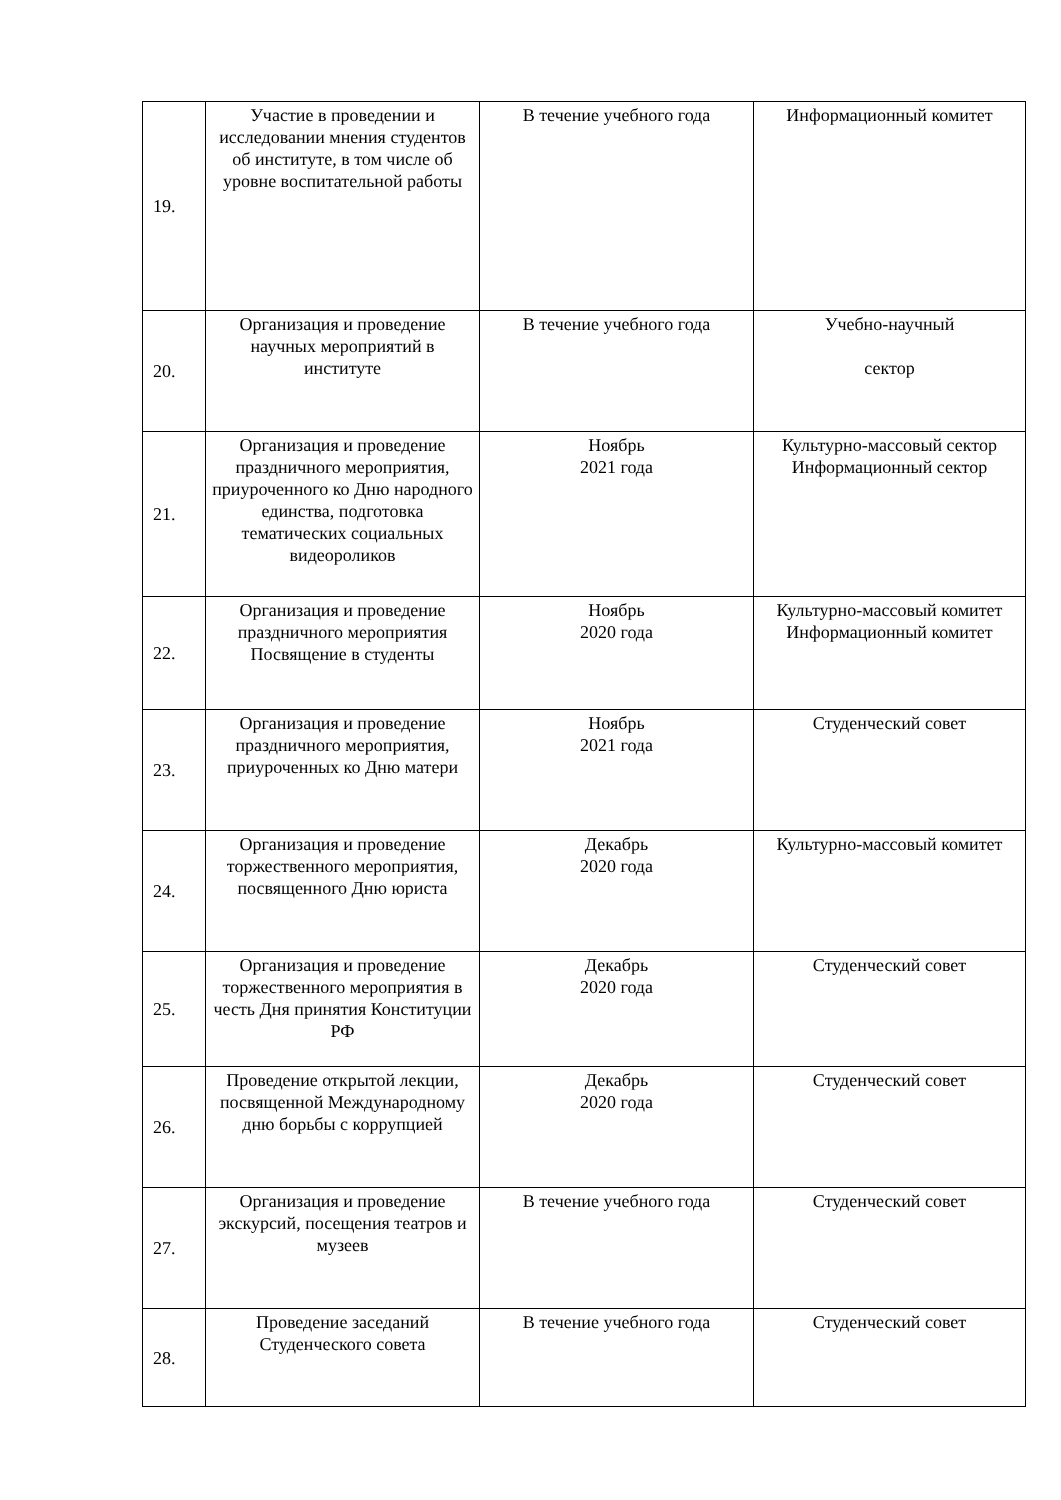| 19. | Участие в проведении и исследовании мнения студентов об институте, в том числе об уровне воспитательной работы | В течение учебного года | Информационный комитет |
| 20. | Организация и проведение научных мероприятий в институте | В течение учебного года | Учебно-научный сектор |
| 21. | Организация и проведение праздничного мероприятия, приуроченного ко Дню народного единства, подготовка тематических социальных видеороликов | Ноябрь 2021 года | Культурно-массовый сектор Информационный сектор |
| 22. | Организация и проведение праздничного мероприятия Посвящение в студенты | Ноябрь 2020 года | Культурно-массовый комитет Информационный комитет |
| 23. | Организация и проведение праздничного мероприятия, приуроченных ко Дню матери | Ноябрь 2021 года | Студенческий совет |
| 24. | Организация и проведение торжественного мероприятия, посвященного Дню юриста | Декабрь 2020 года | Культурно-массовый комитет |
| 25. | Организация и проведение торжественного мероприятия в честь Дня принятия Конституции РФ | Декабрь 2020 года | Студенческий совет |
| 26. | Проведение открытой лекции, посвященной Международному дню борьбы с коррупцией | Декабрь 2020 года | Студенческий совет |
| 27. | Организация и проведение экскурсий, посещения театров и музеев | В течение учебного года | Студенческий совет |
| 28. | Проведение заседаний Студенческого совета | В течение учебного года | Студенческий совет |